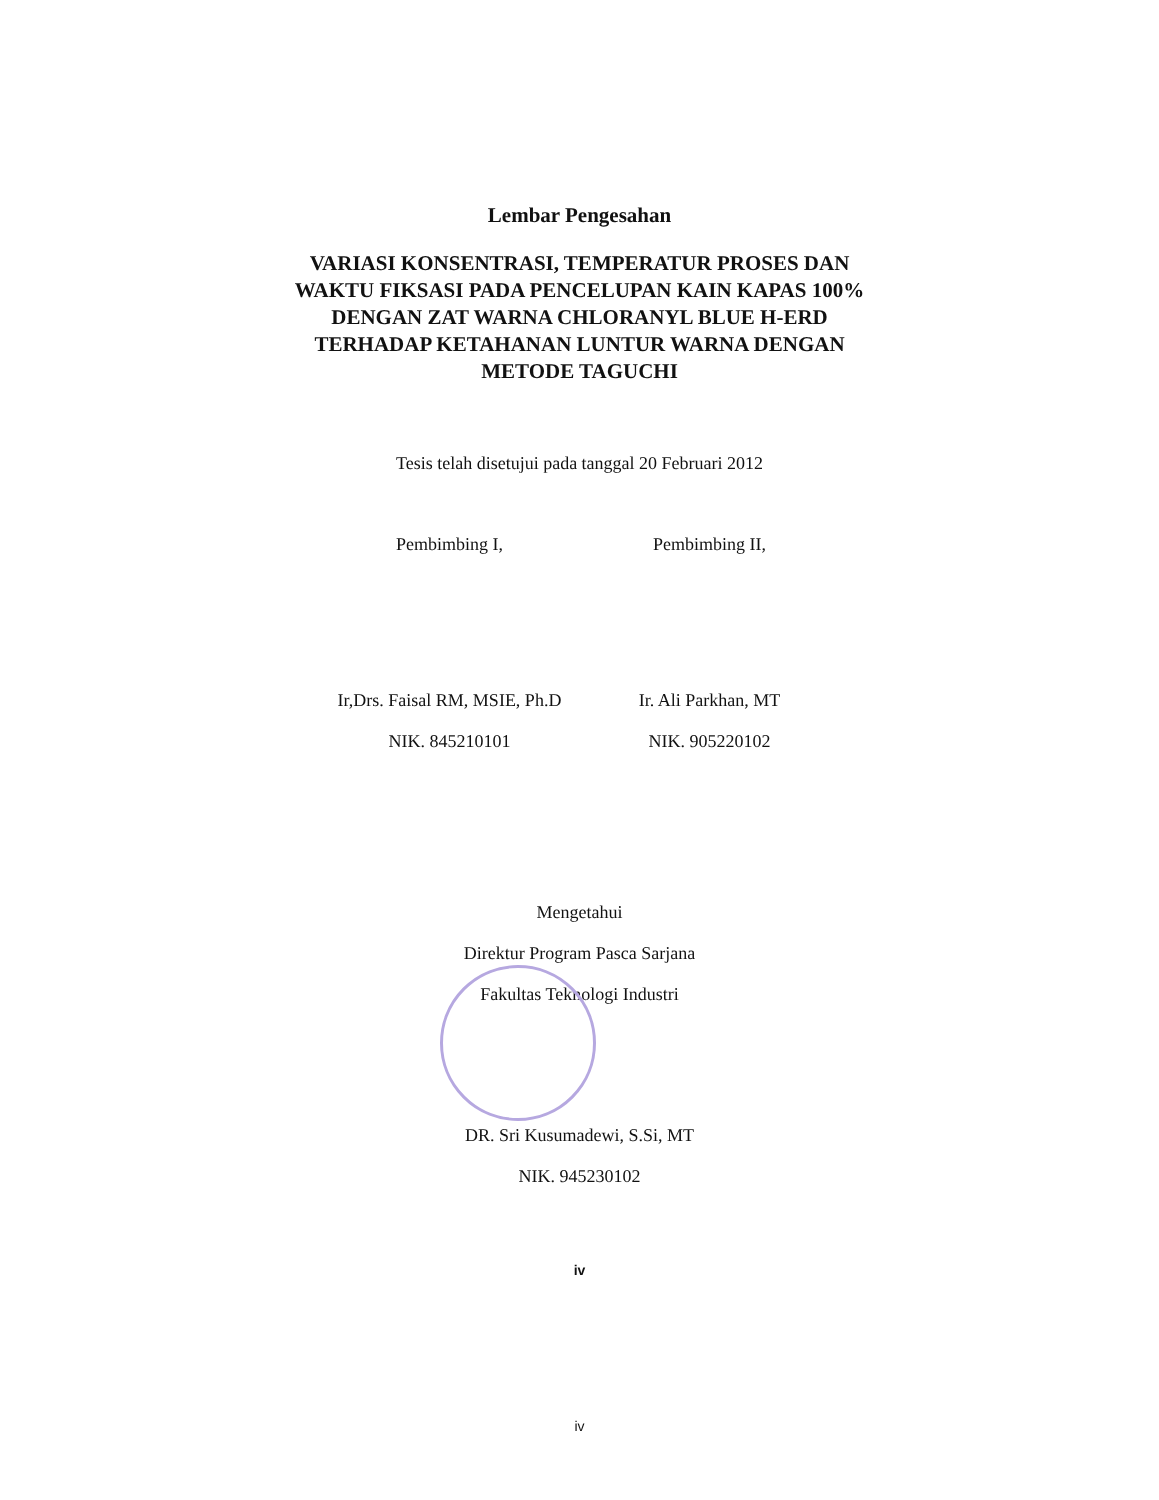Lembar Pengesahan
VARIASI KONSENTRASI, TEMPERATUR PROSES DAN
WAKTU FIKSASI PADA PENCELUPAN KAIN KAPAS 100%
DENGAN ZAT WARNA CHLORANYL BLUE H-ERD
TERHADAP KETAHANAN LUNTUR WARNA DENGAN
METODE TAGUCHI
Tesis telah disetujui pada tanggal 20 Februari 2012
Pembimbing I, Pembimbing II,
Ir,Drs. Faisal RM, MSIE, Ph.D
NIK. 845210101
Ir. Ali Parkhan, MT
NIK. 905220102
Mengetahui
Direktur Program Pasca Sarjana
Fakultas Teknologi Industri
DR. Sri Kusumadewi, S.Si, MT
NIK. 945230102
iv
iv